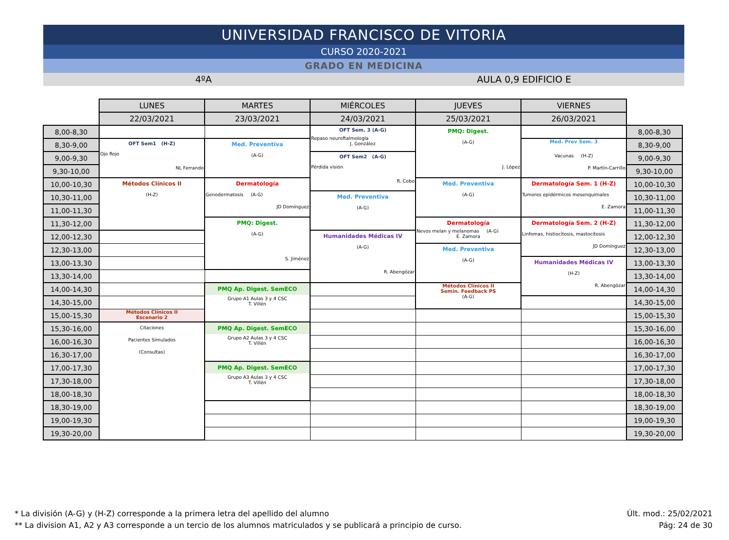UNIVERSIDAD FRANCISCO DE VITORIA
CURSO 2020-2021
GRADO EN MEDICINA
4ºA AULA 0,9 EDIFICIO E
| | LUNES | MARTES | MIÉRCOLES | JUEVES | VIERNES | |
| | 22/03/2021 | 23/03/2021 | 24/03/2021 | 25/03/2021 | 26/03/2021 | |
| 8,00-8,30 | | | OFT Sem. 3 (A-G) Repaso neuroftalmología J. González | PMQ: Digest. (A-G) J. López | | 8,00-8,30 |
| 8,30-9,00 | OFT Sem1 (H-Z) Ojo Rojo NL Ferrando | Med. Preventiva (A-G) | | | Med. Prev Sem. 3 Vacunas (H-Z) P. Martín-Carrillo | 8,30-9,00 |
| 9,00-9,30 | | | OFT Sem2 (A-G) Pérdida visión R. Cobo | | | 9,00-9,30 |
| 9,30-10,00 | | | | | | 9,30-10,00 |
| 10,00-10,30 | Métodos Clínicos II (H-Z) | Dermatología Genodermatosis (A-G) JD Domínguez | | Med. Preventiva (A-G) | Dermatología Sem. 1 (H-Z) Tumores epidérmicos mesenquimales E. Zamora | 10,00-10,30 |
| 10,30-11,00 | | | Med. Preventiva (A-G) | | | 10,30-11,00 |
| 11,00-11,30 | | | | | | 11,00-11,30 |
| 11,30-12,00 | | PMQ: Digest. (A-G) S. Jiménez | | Dermatología Nevos melan y melanomas (A-G) E. Zamora | Dermatología Sem. 2 (H-Z) Linfomas, histiocitosis, mastocitosis JD Domínguez | 11,30-12,00 |
| 12,00-12,30 | | | Humanidades Médicas IV (A-G) R. Abengózar | | | 12,00-12,30 |
| 12,30-13,00 | | | | Med. Preventiva (A-G) | | 12,30-13,00 |
| 13,00-13,30 | | | | | Humanidades Médicas IV (H-Z) R. Abengózar | 13,00-13,30 |
| 13,30-14,00 | | | | | | 13,30-14,00 |
| 14,00-14,30 | | PMQ Ap. Digest. SemECO Grupo A1 Aulas 3 y 4 CSC T. Villén | | Métodos Clínicos II Semin. Feedback PS (A-G) | | 14,00-14,30 |
| 14,30-15,00 | | | | | | 14,30-15,00 |
| 15,00-15,30 | Métodos Clínicos II Escenario 2 | | | | | 15,00-15,30 |
| 15,30-16,00 | Citaciones Pacientes Simulados (Consultas) | PMQ Ap. Digest. SemECO Grupo A2 Aulas 3 y 4 CSC T. Villén | | | | 15,30-16,00 |
| 16,00-16,30 | | | | | | 16,00-16,30 |
| 16,30-17,00 | | | | | | 16,30-17,00 |
| 17,00-17,30 | | PMQ Ap. Digest. SemECO Grupo A3 Aulas 3 y 4 CSC T. Villén | | | | 17,00-17,30 |
| 17,30-18,00 | | | | | | 17,30-18,00 |
| 18,00-18,30 | | | | | | 18,00-18,30 |
| 18,30-19,00 | | | | | | 18,30-19,00 |
| 19,00-19,30 | | | | | | 19,00-19,30 |
| 19,30-20,00 | | | | | | 19,30-20,00 |
* La división (A-G) y (H-Z) corresponde a la primera letra del apellido del alumno
** La division A1, A2 y A3 corresponde a un tercio de los alumnos matriculados y se publicará a principio de curso.
Últ. mod.: 25/02/2021
Pág: 24 de 30